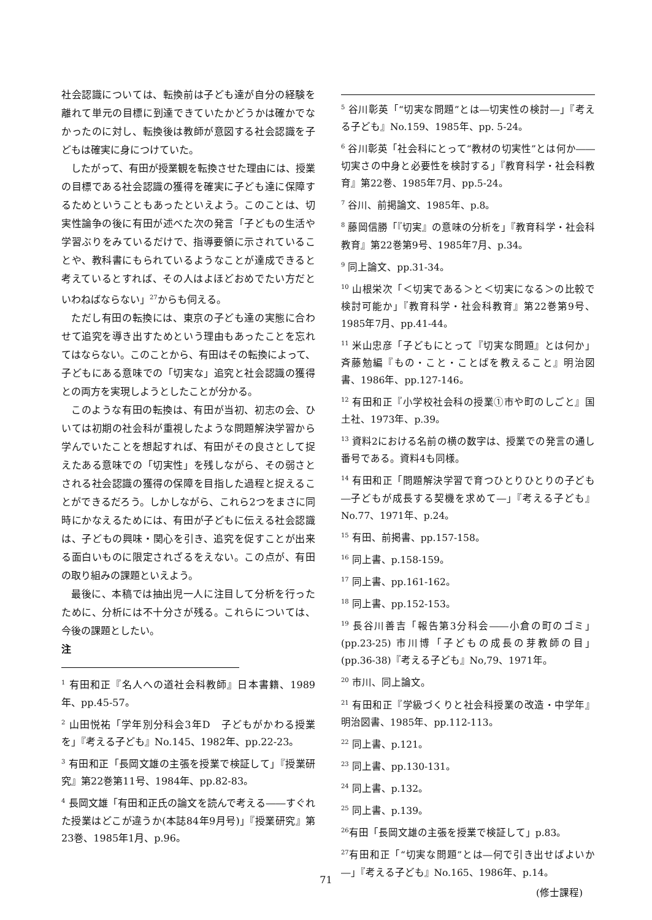社会認識については、転換前は子ども達が自分の経験を離れて単元の目標に到達できていたかどうかは確かでなかったのに対し、転換後は教師が意図する社会認識を子どもは確実に身につけていた。
したがって、有田が授業観を転換させた理由には、授業の目標である社会認識の獲得を確実に子ども達に保障するためということもあったといえよう。このことは、切実性論争の後に有田が述べた次の発言「子どもの生活や学習ぶりをみているだけで、指導要領に示されていることや、教科書にもられているようなことが達成できると考えているとすれば、その人はよほどおめでたい方だといわねばならない」<sup>27</sup>からも伺える。
ただし有田の転換には、東京の子ども達の実態に合わせて追究を導き出すためという理由もあったことを忘れてはならない。このことから、有田はその転換によって、子どもにある意味での「切実な」追究と社会認識の獲得との両方を実現しようとしたことが分かる。
このような有田の転換は、有田が当初、初志の会、ひいては初期の社会科が重視したような問題解決学習から学んでいたことを想起すれば、有田がその良さとして捉えたある意味での「切実性」を残しながら、その弱さとされる社会認識の獲得の保障を目指した過程と捉えることができるだろう。しかしながら、これら2つをまさに同時にかなえるためには、有田が子どもに伝える社会認識は、子どもの興味・関心を引き、追究を促すことが出来る面白いものに限定されざるをえない。この点が、有田の取り組みの課題といえよう。
最後に、本稿では抽出児一人に注目して分析を行ったために、分析には不十分さが残る。これらについては、今後の課題としたい。
注
<sup>1</sup> 有田和正『名人への道社会科教師』日本書籍、1989年、pp.45-57。
<sup>2</sup> 山田悦祐「学年別分科会3年D　子どもがかわる授業を」『考える子ども』No.145、1982年、pp.22-23。
<sup>3</sup> 有田和正「長岡文雄の主張を授業で検証して」『授業研究』第22巻第11号、1984年、pp.82-83。
<sup>4</sup> 長岡文雄「有田和正氏の論文を読んで考える――すぐれた授業はどこが違うか(本誌84年9月号)」『授業研究』第23巻、1985年1月、p.96。
<sup>5</sup> 谷川彰英「“切実な問題”とは―切実性の検討―」『考える子ども』No.159、1985年、pp. 5-24。
<sup>6</sup> 谷川彰英「社会科にとって“教材の切実性”とは何か――切実さの中身と必要性を検討する」『教育科学・社会科教育』第22巻、1985年7月、pp.5-24。
<sup>7</sup> 谷川、前掲論文、1985年、p.8。
<sup>8</sup> 藤岡信勝「『切実』の意味の分析を」『教育科学・社会科教育』第22巻第9号、1985年7月、p.34。
<sup>9</sup> 同上論文、pp.31-34。
<sup>10</sup> 山根栄次「＜切実である＞と＜切実になる＞の比較で検討可能か」『教育科学・社会科教育』第22巻第9号、1985年7月、pp.41-44。
<sup>11</sup> 米山忠彦「子どもにとって『切実な問題』とは何か」斉藤勉編『もの・こと・ことばを教えること』明治図書、1986年、pp.127-146。
<sup>12</sup> 有田和正『小学校社会科の授業①市や町のしごと』国土社、1973年、p.39。
<sup>13</sup> 資料2における名前の横の数字は、授業での発言の通し番号である。資料4も同様。
<sup>14</sup> 有田和正「問題解決学習で育つひとりひとりの子ども―子どもが成長する契機を求めて―」『考える子ども』No.77、1971年、p.24。
<sup>15</sup> 有田、前掲書、pp.157-158。
<sup>16</sup> 同上書、p.158-159。
<sup>17</sup> 同上書、pp.161-162。
<sup>18</sup> 同上書、pp.152-153。
<sup>19</sup> 長谷川善吉「報告第3分科会――小倉の町のゴミ」(pp.23-25) 市川博「子どもの成長の芽教師の目」(pp.36-38)『考える子ども』No,79、1971年。
<sup>20</sup> 市川、同上論文。
<sup>21</sup> 有田和正『学級づくりと社会科授業の改造・中学年』明治図書、1985年、pp.112-113。
<sup>22</sup> 同上書、p.121。
<sup>23</sup> 同上書、pp.130-131。
<sup>24</sup> 同上書、p.132。
<sup>25</sup> 同上書、p.139。
<sup>26</sup> 有田「長岡文雄の主張を授業で検証して」p.83。
<sup>27</sup> 有田和正「“切実な問題”とは―何で引き出せばよいか―」『考える子ども』No.165、1986年、p.14。
(修士課程)
71